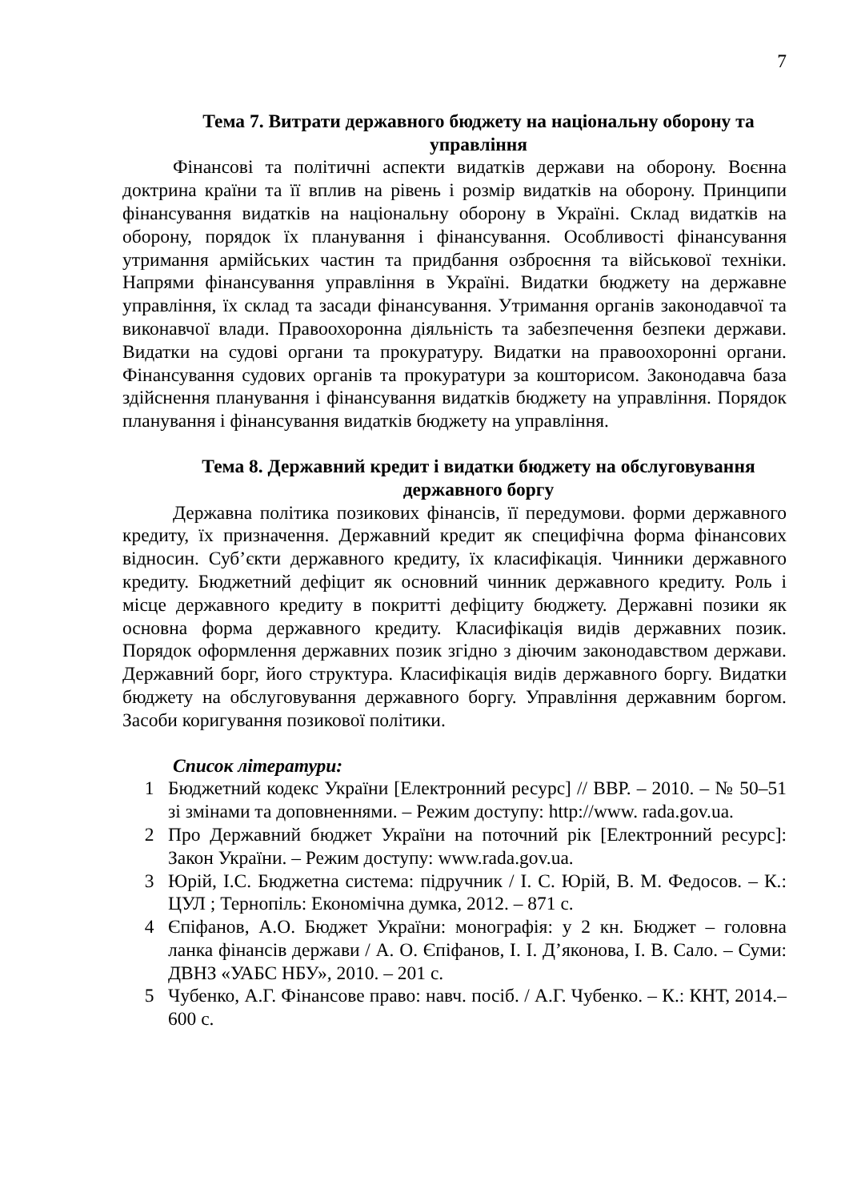7
Тема 7. Витрати державного бюджету на національну оборону та управління
Фінансові та політичні аспекти видатків держави на оборону. Воєнна доктрина країни та її вплив на рівень і розмір видатків на оборону. Принципи фінансування видатків на національну оборону в Україні. Склад видатків на оборону, порядок їх планування і фінансування. Особливості фінансування утримання армійських частин та придбання озброєння та військової техніки. Напрями фінансування управління в Україні. Видатки бюджету на державне управління, їх склад та засади фінансування. Утримання органів законодавчої та виконавчої влади. Правоохоронна діяльність та забезпечення безпеки держави. Видатки на судові органи та прокуратуру. Видатки на правоохоронні органи. Фінансування судових органів та прокуратури за кошторисом. Законодавча база здійснення планування і фінансування видатків бюджету на управління. Порядок планування і фінансування видатків бюджету на управління.
Тема 8. Державний кредит і видатки бюджету на обслуговування державного боргу
Державна політика позикових фінансів, її передумови. форми державного кредиту, їх призначення. Державний кредит як специфічна форма фінансових відносин. Суб’єкти державного кредиту, їх класифікація. Чинники державного кредиту. Бюджетний дефіцит як основний чинник державного кредиту. Роль і місце державного кредиту в покритті дефіциту бюджету. Державні позики як основна форма державного кредиту. Класифікація видів державних позик. Порядок оформлення державних позик згідно з діючим законодавством держави. Державний борг, його структура. Класифікація видів державного боргу. Видатки бюджету на обслуговування державного боргу. Управління державним боргом. Засоби коригування позикової політики.
Список літератури:
1 Бюджетний кодекс України [Електронний ресурс] // ВВР. – 2010. – № 50–51 зі змінами та доповненнями. – Режим доступу: http://www. rada.gov.ua.
2 Про Державний бюджет України на поточний рік [Електронний ресурс]: Закон України. – Режим доступу: www.rada.gov.ua.
3 Юрій, І.С. Бюджетна система: підручник / І. С. Юрій, В. М. Федосов. – К.: ЦУЛ ; Тернопіль: Економічна думка, 2012. – 871 с.
4 Єпіфанов, А.О. Бюджет України: монографія: у 2 кн. Бюджет – головна ланка фінансів держави / А. О. Єпіфанов, І. І. Д’яконова, І. В. Сало. – Суми: ДВНЗ «УАБС НБУ», 2010. – 201 с.
5 Чубенко, А.Г. Фінансове право: навч. посіб. / А.Г. Чубенко. – К.: КНТ, 2014.– 600 с.